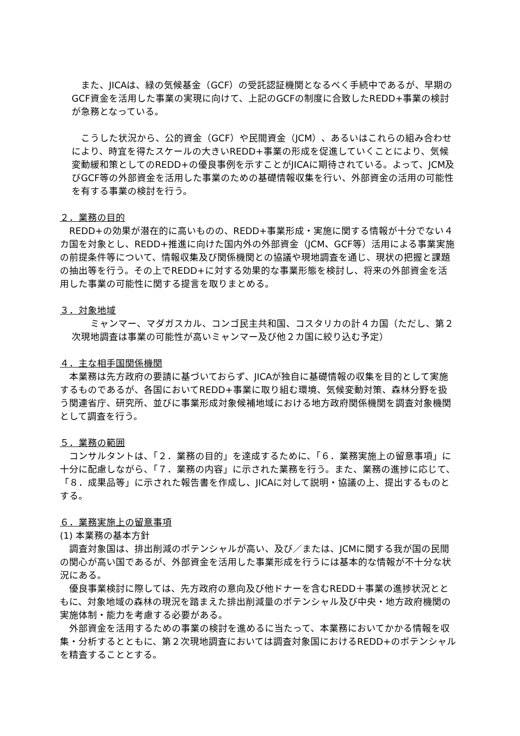また、JICAは、緑の気候基金（GCF）の受託認証機関となるべく手続中であるが、早期のGCF資金を活用した事業の実現に向けて、上記のGCFの制度に合致したREDD+事業の検討が急務となっている。
　こうした状況から、公的資金（GCF）や民間資金（JCM）、あるいはこれらの組み合わせにより、時宜を得たスケールの大きいREDD+事業の形成を促進していくことにより、気候変動緩和策としてのREDD+の優良事例を示すことがJICAに期待されている。よって、JCM及びGCF等の外部資金を活用した事業のための基礎情報収集を行い、外部資金の活用の可能性を有する事業の検討を行う。
２．業務の目的
　REDD+の効果が潜在的に高いものの、REDD+事業形成・実施に関する情報が十分でない４カ国を対象とし、REDD+推進に向けた国内外の外部資金（JCM、GCF等）活用による事業実施の前提条件等について、情報収集及び関係機関との協議や現地調査を通じ、現状の把握と課題の抽出等を行う。その上でREDD+に対する効果的な事業形態を検討し、将来の外部資金を活用した事業の可能性に関する提言を取りまとめる。
３．対象地域
　　ミャンマー、マダガスカル、コンゴ民主共和国、コスタリカの計４カ国（ただし、第２次現地調査は事業の可能性が高いミャンマー及び他２カ国に絞り込む予定）
４．主な相手国関係機関
　本業務は先方政府の要請に基づいておらず、JICAが独自に基礎情報の収集を目的として実施するものであるが、各国においてREDD+事業に取り組む環境、気候変動対策、森林分野を扱う関連省庁、研究所、並びに事業形成対象候補地域における地方政府関係機関を調査対象機関として調査を行う。
５．業務の範囲
　コンサルタントは、「２．業務の目的」を達成するために、「６．業務実施上の留意事項」に十分に配慮しながら、「７．業務の内容」に示された業務を行う。また、業務の進捗に応じて、「８．成果品等」に示された報告書を作成し、JICAに対して説明・協議の上、提出するものとする。
６．業務実施上の留意事項
(1) 本業務の基本方針
　調査対象国は、排出削減のポテンシャルが高い、及び／または、JCMに関する我が国の民間の関心が高い国であるが、外部資金を活用した事業形成を行うには基本的な情報が不十分な状況にある。
　優良事業検討に際しては、先方政府の意向及び他ドナーを含むREDD＋事業の進捗状況とともに、対象地域の森林の現況を踏まえた排出削減量のポテンシャル及び中央・地方政府機関の実施体制・能力を考慮する必要がある。
　外部資金を活用するための事業の検討を進めるに当たって、本業務においてかかる情報を収集・分析するとともに、第２次現地調査においては調査対象国におけるREDD+のポテンシャルを精査することとする。